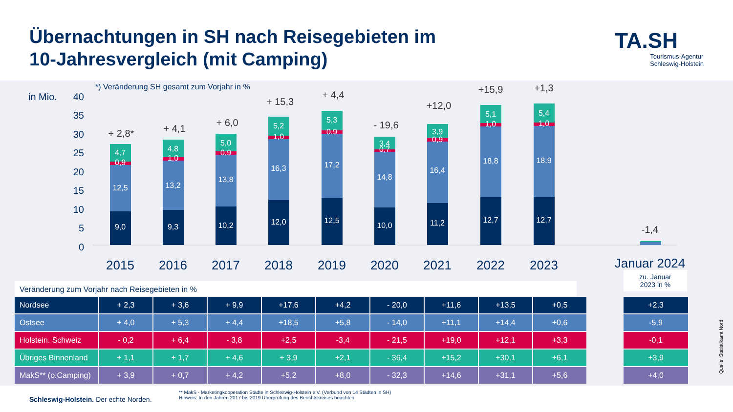Übernachtungen in SH nach Reisegebieten im
10-Jahresvergleich (mit Camping)
TA.SH
Tourismus-Agentur
Schleswig-Holstein
in Mio.
*) Veränderung SH gesamt zum Vorjahr in %
40
35
30
25
20
15
10
5
0
9,0
12,5
0,9
4,7
9,3
13,2
1,0
4,8
10,2
13,8
0,9
5,0
12,0
16,3
1,0
5,2
12,5
17,2
0,9
5,3
10,0
14,8
0,7
3,4
11,2
16,4
0,9
3,9
12,7
18,8
1,0
5,1
12,7
18,9
1,0
5,4
+ 2,8*
+ 4,1
+ 6,0
+ 15,3
+ 4,4
- 19,6
+12,0
+15,9
+1,3
-1,4
2015
2016
2017
2018
2019
2020
2021
2022
2023
Januar 2024
Veränderung zum Vorjahr nach Reisegebieten in %
zu. Januar
2023 in %
| Nordsee | + 2,3 | + 3,6 | + 9,9 | +17,6 | +4,2 | - 20,0 | +11,6 | +13,5 | +0,5 |
| Ostsee | + 4,0 | + 5,3 | + 4,4 | +18,5 | +5,8 | - 14,0 | +11,1 | +14,4 | +0,6 |
| Holstein. Schweiz | - 0,2 | + 6,4 | - 3,8 | +2,5 | -3,4 | - 21,5 | +19,0 | +12,1 | +3,3 |
| Übriges Binnenland | + 1,1 | + 1,7 | + 4,6 | + 3,9 | +2,1 | - 36,4 | +15,2 | +30,1 | +6,1 |
| MakS** (o.Camping) | + 3,9 | + 0,7 | + 4,2 | +5,2 | +8,0 | - 32,3 | +14,6 | +31,1 | +5,6 |
| +2,3 |
| -5,9 |
| -0,1 |
| +3,9 |
| +4,0 |
Quelle: Statistikamt Nord
Schleswig-Holstein. Der echte Norden.
** MakS - Marketingkooperation Städte in Schleswig-Holstein e.V. (Verbund von 14 Städten in SH)
Hinweis: In den Jahren 2017 bis 2019 Überprüfung des Berichtskreises beachten